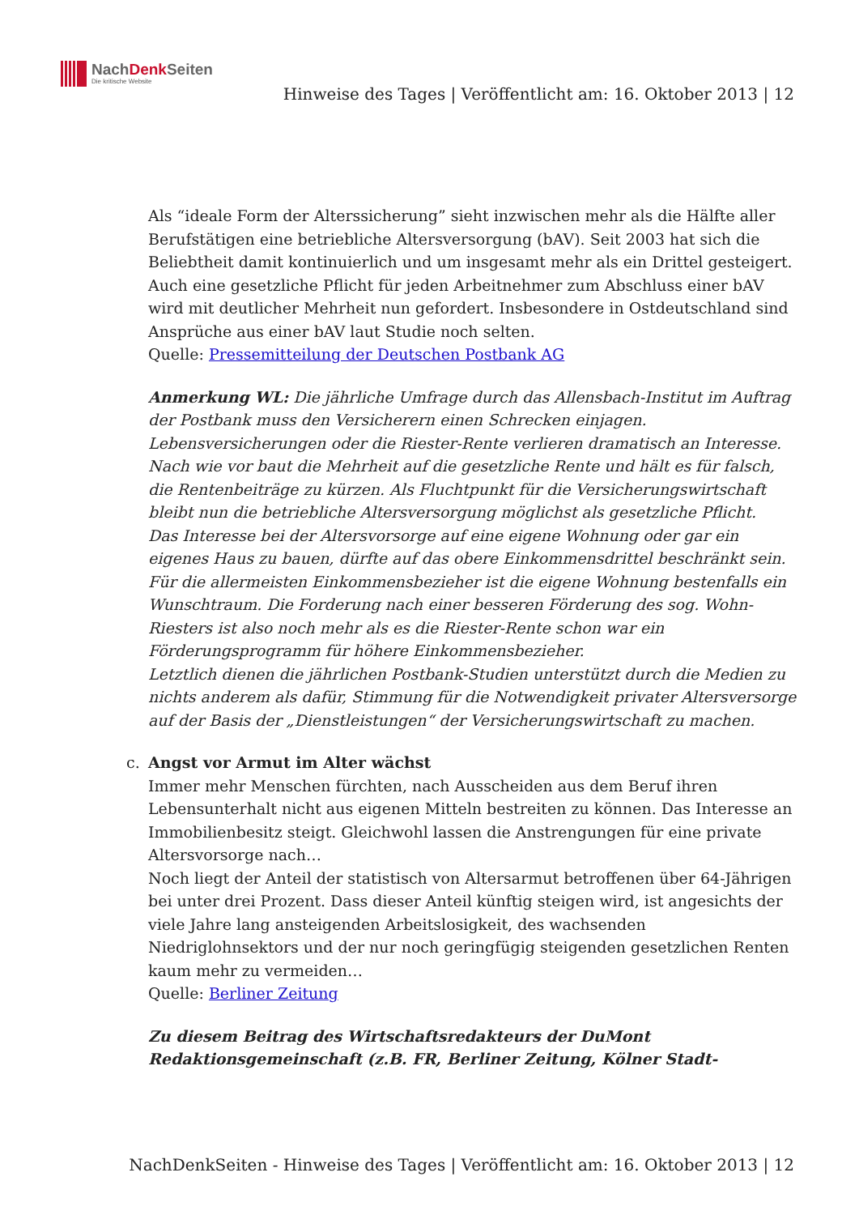NachDenk Seiten
Die kritische Website
Hinweise des Tages | Veröffentlicht am: 16. Oktober 2013 | 12
Als “ideale Form der Alterssicherung” sieht inzwischen mehr als die Hälfte aller Berufstätigen eine betriebliche Altersversorgung (bAV). Seit 2003 hat sich die Beliebtheit damit kontinuierlich und um insgesamt mehr als ein Drittel gesteigert. Auch eine gesetzliche Pflicht für jeden Arbeitnehmer zum Abschluss einer bAV wird mit deutlicher Mehrheit nun gefordert. Insbesondere in Ostdeutschland sind Ansprüche aus einer bAV laut Studie noch selten.
Quelle: Pressemitteilung der Deutschen Postbank AG
Anmerkung WL: Die jährliche Umfrage durch das Allensbach-Institut im Auftrag der Postbank muss den Versicherern einen Schrecken einjagen. Lebensversicherungen oder die Riester-Rente verlieren dramatisch an Interesse. Nach wie vor baut die Mehrheit auf die gesetzliche Rente und hält es für falsch, die Rentenbeiträge zu kürzen. Als Fluchtpunkt für die Versicherungswirtschaft bleibt nun die betriebliche Altersversorgung möglichst als gesetzliche Pflicht.
Das Interesse bei der Altersvorsorge auf eine eigene Wohnung oder gar ein eigenes Haus zu bauen, dürfte auf das obere Einkommensdrittel beschränkt sein. Für die allermeisten Einkommensbezieher ist die eigene Wohnung bestenfalls ein Wunschtraum. Die Forderung nach einer besseren Förderung des sog. Wohn-Riesters ist also noch mehr als es die Riester-Rente schon war ein Förderungsprogramm für höhere Einkommensbezieher.
Letztlich dienen die jährlichen Postbank-Studien unterstützt durch die Medien zu nichts anderem als dafür, Stimmung für die Notwendigkeit privater Altersversorge auf der Basis der „Dienstleistungen“ der Versicherungswirtschaft zu machen.
c.
Angst vor Armut im Alter wächst
Immer mehr Menschen fürchten, nach Ausscheiden aus dem Beruf ihren Lebensunterhalt nicht aus eigenen Mitteln bestreiten zu können. Das Interesse an Immobilienbesitz steigt. Gleichwohl lassen die Anstrengungen für eine private Altersvorsorge nach…
Noch liegt der Anteil der statistisch von Altersarmut betroffenen über 64-Jährigen bei unter drei Prozent. Dass dieser Anteil künftig steigen wird, ist angesichts der viele Jahre lang ansteigenden Arbeitslosigkeit, des wachsenden Niedriglohnsektors und der nur noch geringfügig steigenden gesetzlichen Renten kaum mehr zu vermeiden…
Quelle: Berliner Zeitung
Zu diesem Beitrag des Wirtschaftsredakteurs der DuMont Redaktionsgemeinschaft (z.B. FR, Berliner Zeitung, Kölner Stadt-
NachDenkSeiten - Hinweise des Tages | Veröffentlicht am: 16. Oktober 2013 | 12